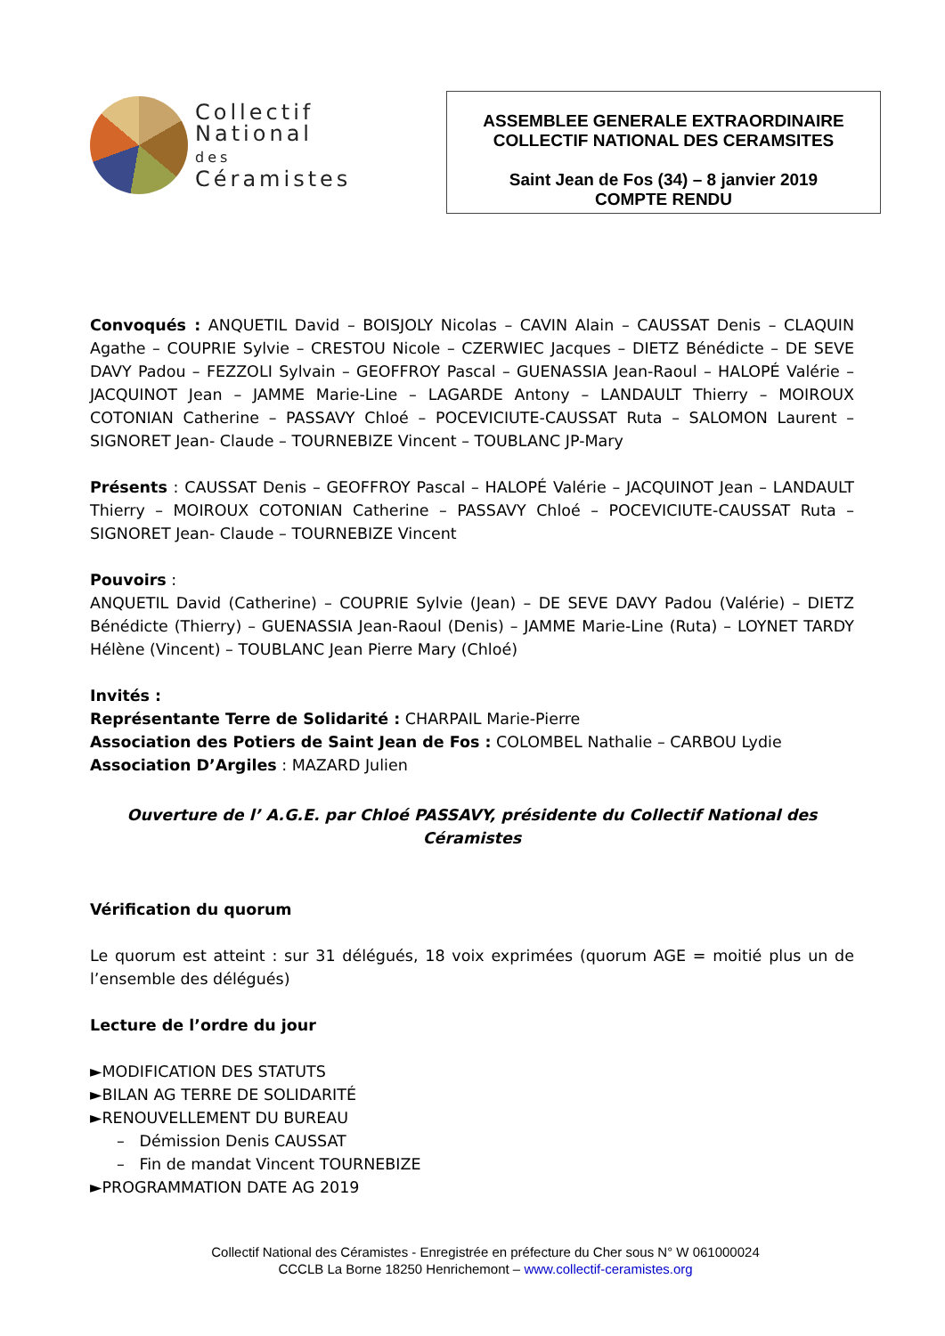Collectif
National
des
Céramistes
ASSEMBLEE GENERALE EXTRAORDINAIRE
COLLECTIF NATIONAL DES CERAMSITES
Saint Jean de Fos (34) – 8 janvier 2019
COMPTE RENDU
Convoqués : ANQUETIL David – BOISJOLY Nicolas – CAVIN Alain – CAUSSAT Denis – CLAQUIN Agathe – COUPRIE Sylvie – CRESTOU Nicole – CZERWIEC Jacques – DIETZ Bénédicte – DE SEVE DAVY Padou – FEZZOLI Sylvain – GEOFFROY Pascal – GUENASSIA Jean-Raoul – HALOPÉ Valérie – JACQUINOT Jean – JAMME Marie-Line – LAGARDE Antony – LANDAULT Thierry – MOIROUX COTONIAN Catherine – PASSAVY Chloé – POCEVICIUTE-CAUSSAT Ruta – SALOMON Laurent – SIGNORET Jean- Claude – TOURNEBIZE Vincent – TOUBLANC JP-Mary
Présents : CAUSSAT Denis – GEOFFROY Pascal – HALOPÉ Valérie – JACQUINOT Jean – LANDAULT Thierry – MOIROUX COTONIAN Catherine – PASSAVY Chloé – POCEVICIUTE-CAUSSAT Ruta – SIGNORET Jean- Claude – TOURNEBIZE Vincent
Pouvoirs :
ANQUETIL David (Catherine) – COUPRIE Sylvie (Jean) – DE SEVE DAVY Padou (Valérie) – DIETZ Bénédicte (Thierry) – GUENASSIA Jean-Raoul (Denis) – JAMME Marie-Line (Ruta) – LOYNET TARDY Hélène (Vincent) – TOUBLANC Jean Pierre Mary (Chloé)
Invités :
Représentante Terre de Solidarité : CHARPAIL Marie-Pierre
Association des Potiers de Saint Jean de Fos : COLOMBEL Nathalie – CARBOU Lydie
Association D’Argiles : MAZARD Julien
Ouverture de l’ A.G.E. par Chloé PASSAVY, présidente du Collectif National des Céramistes
Vérification du quorum
Le quorum est atteint : sur 31 délégués, 18 voix exprimées (quorum AGE = moitié plus un de l’ensemble des délégués)
Lecture de l’ordre du jour
►MODIFICATION DES STATUTS
►BILAN AG TERRE DE SOLIDARITÉ
►RENOUVELLEMENT DU BUREAU
– Démission Denis CAUSSAT
– Fin de mandat Vincent TOURNEBIZE
►PROGRAMMATION DATE AG 2019
Collectif National des Céramistes - Enregistrée en préfecture du Cher sous N° W 061000024
CCCLB La Borne 18250 Henrichemont – www.collectif-ceramistes.org